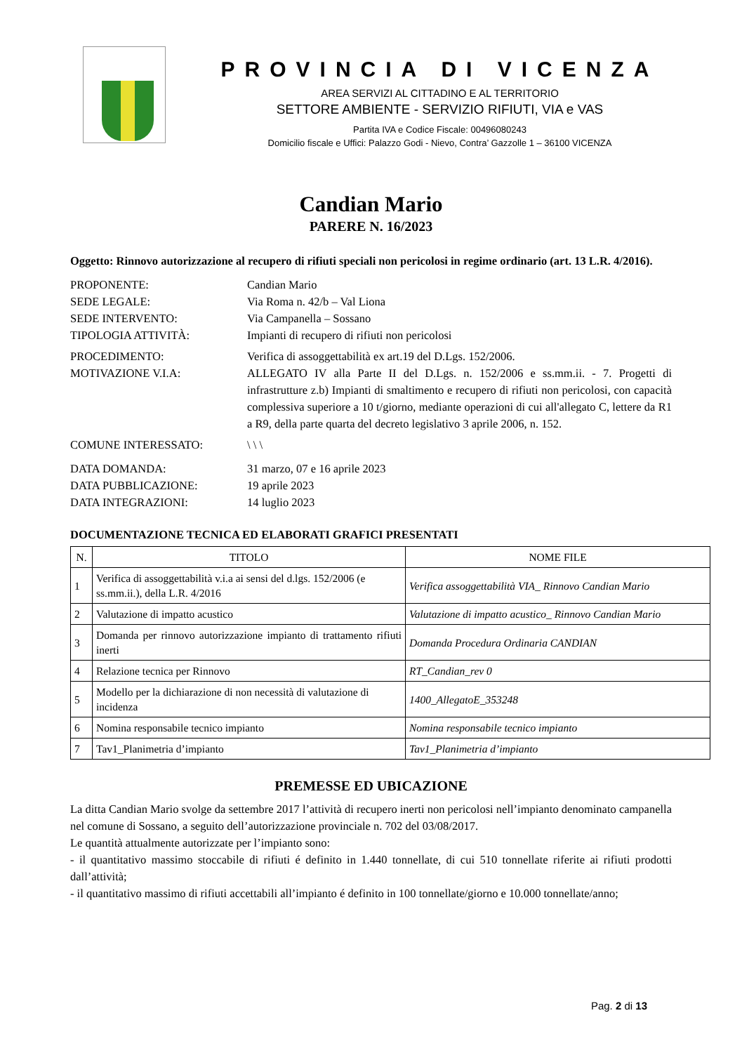PROVINCIA DI VICENZA
AREA SERVIZI AL CITTADINO E AL TERRITORIO
SETTORE AMBIENTE - SERVIZIO RIFIUTI, VIA e VAS
Partita IVA e Codice Fiscale: 00496080243
Domicilio fiscale e Uffici: Palazzo Godi - Nievo, Contra’ Gazzolle 1 – 36100 VICENZA
Candian Mario
PARERE N. 16/2023
Oggetto: Rinnovo autorizzazione al recupero di rifiuti speciali non pericolosi in regime ordinario (art. 13 L.R. 4/2016).
PROPONENTE: Candian Mario
SEDE LEGALE: Via Roma n. 42/b – Val Liona
SEDE INTERVENTO: Via Campanella – Sossano
TIPOLOGIA ATTIVITÀ: Impianti di recupero di rifiuti non pericolosi
PROCEDIMENTO: Verifica di assoggettabilità ex art.19 del D.Lgs. 152/2006.
MOTIVAZIONE V.I.A: ALLEGATO IV alla Parte II del D.Lgs. n. 152/2006 e ss.mm.ii. - 7. Progetti di infrastrutture z.b) Impianti di smaltimento e recupero di rifiuti non pericolosi, con capacità complessiva superiore a 10 t/giorno, mediante operazioni di cui all'allegato C, lettere da R1 a R9, della parte quarta del decreto legislativo 3 aprile 2006, n. 152.
COMUNE INTERESSATO: \ \ \
DATA DOMANDA: 31 marzo, 07 e 16 aprile 2023
DATA PUBBLICAZIONE: 19 aprile 2023
DATA INTEGRAZIONI: 14 luglio 2023
DOCUMENTAZIONE TECNICA ED ELABORATI GRAFICI PRESENTATI
| N. | TITOLO | NOME FILE |
| --- | --- | --- |
| 1 | Verifica di assoggettabilità v.i.a ai sensi del d.lgs. 152/2006 (e ss.mm.ii.), della L.R. 4/2016 | Verifica assoggettabilità VIA_ Rinnovo Candian Mario |
| 2 | Valutazione di impatto acustico | Valutazione di impatto acustico_ Rinnovo Candian Mario |
| 3 | Domanda per rinnovo autorizzazione impianto di trattamento rifiuti inerti | Domanda Procedura Ordinaria CANDIAN |
| 4 | Relazione tecnica per Rinnovo | RT_Candian_rev 0 |
| 5 | Modello per la dichiarazione di non necessità di valutazione di incidenza | 1400_AllegatoE_353248 |
| 6 | Nomina responsabile tecnico impianto | Nomina responsabile tecnico impianto |
| 7 | Tav1_Planimetria d’impianto | Tav1_Planimetria d’impianto |
PREMESSE ED UBICAZIONE
La ditta Candian Mario svolge da settembre 2017 l’attività di recupero inerti non pericolosi nell’impianto denominato campanella nel comune di Sossano, a seguito dell’autorizzazione provinciale n. 702 del 03/08/2017.
Le quantità attualmente autorizzate per l’impianto sono:
- il quantitativo massimo stoccabile di rifiuti é definito in 1.440 tonnellate, di cui 510 tonnellate riferite ai rifiuti prodotti dall’attività;
- il quantitativo massimo di rifiuti accettabili all’impianto é definito in 100 tonnellate/giorno e 10.000 tonnellate/anno;
Pag. 2 di 13